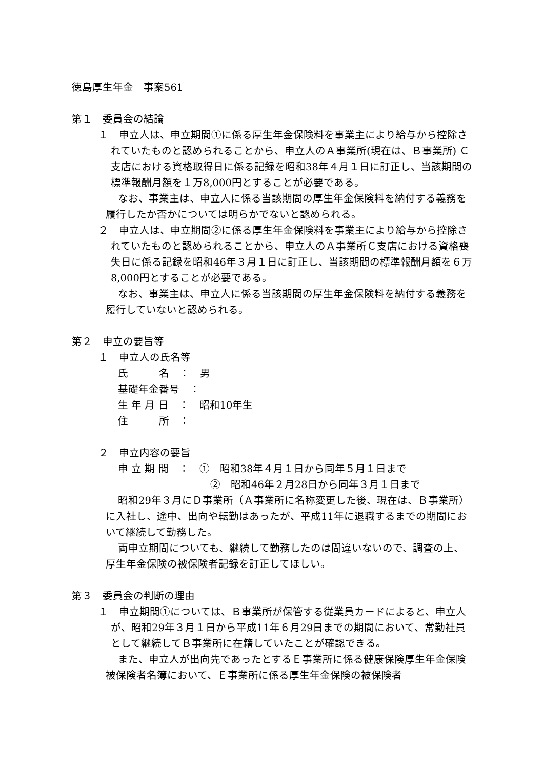徳島厚生年金　事案561
第１　委員会の結論
１　申立人は、申立期間①に係る厚生年金保険料を事業主により給与から控除されていたものと認められることから、申立人のＡ事業所(現在は、Ｂ事業所) Ｃ支店における資格取得日に係る記録を昭和38年４月１日に訂正し、当該期間の標準報酬月額を１万8,000円とすることが必要である。
なお、事業主は、申立人に係る当該期間の厚生年金保険料を納付する義務を履行したか否かについては明らかでないと認められる。
２　申立人は、申立期間②に係る厚生年金保険料を事業主により給与から控除されていたものと認められることから、申立人のＡ事業所Ｃ支店における資格喪失日に係る記録を昭和46年３月１日に訂正し、当該期間の標準報酬月額を６万8,000円とすることが必要である。
なお、事業主は、申立人に係る当該期間の厚生年金保険料を納付する義務を履行していないと認められる。
第２　申立の要旨等
１　申立人の氏名等
氏　　　名　：　男
基礎年金番号　：
生 年 月 日　：　昭和10年生
住　　　所　：
２　申立内容の要旨
申 立 期 間　：　①　昭和38年４月１日から同年５月１日まで
　　　　　　　　　②　昭和46年２月28日から同年３月１日まで
昭和29年３月にＤ事業所（Ａ事業所に名称変更した後、現在は、Ｂ事業所）に入社し、途中、出向や転勤はあったが、平成11年に退職するまでの期間において継続して勤務した。
両申立期間についても、継続して勤務したのは間違いないので、調査の上、厚生年金保険の被保険者記録を訂正してほしい。
第３　委員会の判断の理由
１　申立期間①については、Ｂ事業所が保管する従業員カードによると、申立人が、昭和29年３月１日から平成11年６月29日までの期間において、常勤社員として継続してＢ事業所に在籍していたことが確認できる。
また、申立人が出向先であったとするＥ事業所に係る健康保険厚生年金保険被保険者名簿において、Ｅ事業所に係る厚生年金保険の被保険者